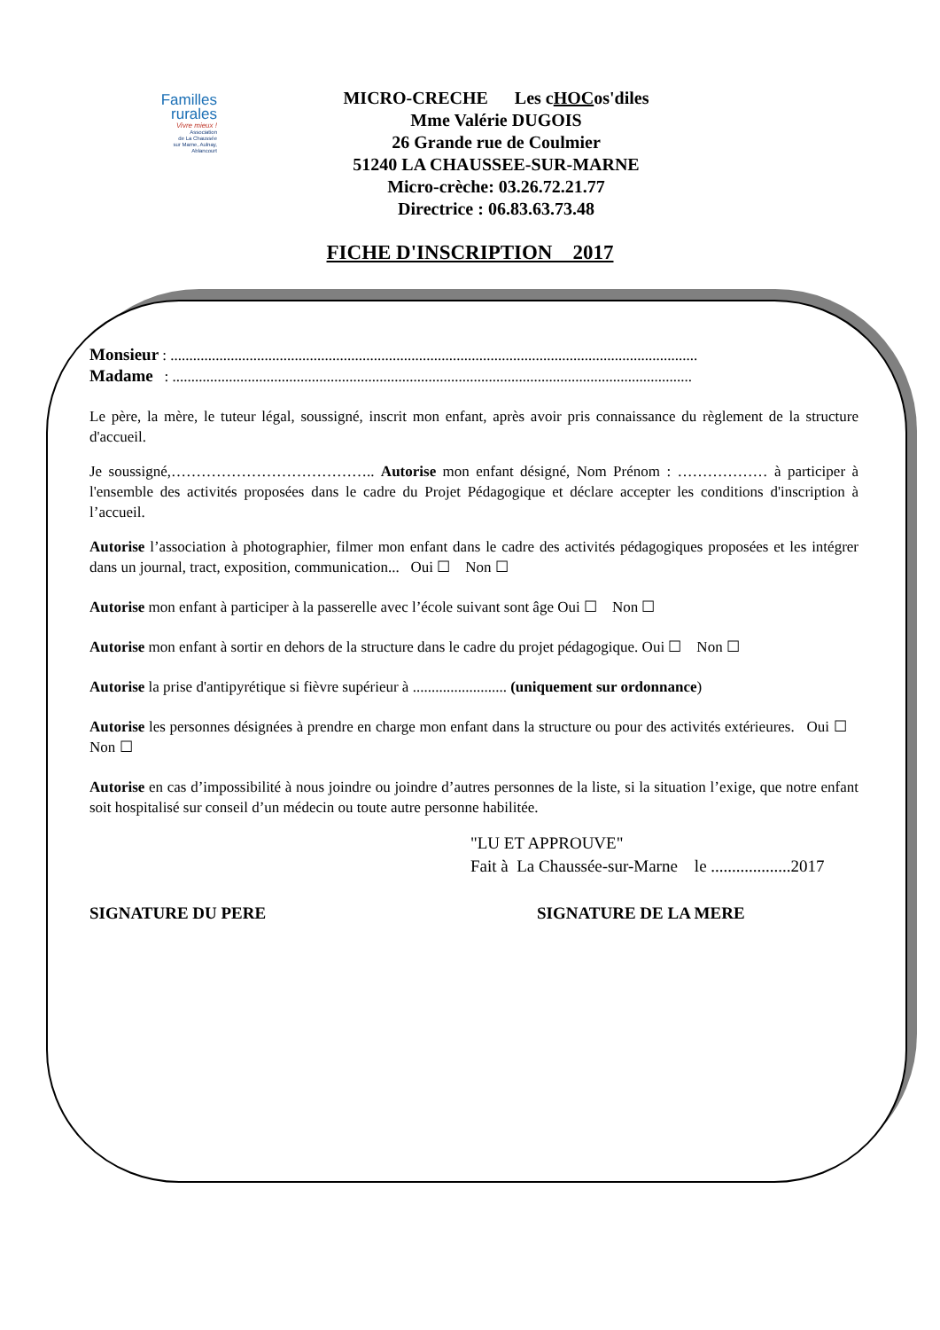Familles
rurales
Vivre mieux !
Association
de La Chaussée
sur Marne, Aulnay,
Ablancourt
MICRO-CRECHE Les cHOCos'diles
Mme Valérie DUGOIS
26 Grande rue de Coulmier
51240 LA CHAUSSEE-SUR-MARNE
Micro-crèche: 03.26.72.21.77
Directrice : 06.83.63.73.48
FICHE D'INSCRIPTION 2017
Monsieur : ............................................................................................................................................
Madame : ..........................................................................................................................................
Le père, la mère, le tuteur légal, soussigné, inscrit mon enfant, après avoir pris connaissance du règlement de la structure d'accueil.
Je soussigné,………………………………….. Autorise mon enfant désigné, Nom Prénom : ……………… à participer à l'ensemble des activités proposées dans le cadre du Projet Pédagogique et déclare accepter les conditions d'inscription à l’accueil.
Autorise l’association à photographier, filmer mon enfant dans le cadre des activités pédagogiques proposées et les intégrer dans un journal, tract, exposition, communication... Oui ☐ Non ☐
Autorise mon enfant à participer à la passerelle avec l’école suivant sont âge Oui ☐ Non ☐
Autorise mon enfant à sortir en dehors de la structure dans le cadre du projet pédagogique. Oui ☐ Non ☐
Autorise la prise d'antipyrétique si fièvre supérieur à ......................... (uniquement sur ordonnance)
Autorise les personnes désignées à prendre en charge mon enfant dans la structure ou pour des activités extérieures. Oui ☐ Non ☐
Autorise en cas d’impossibilité à nous joindre ou joindre d’autres personnes de la liste, si la situation l’exige, que notre enfant soit hospitalisé sur conseil d’un médecin ou toute autre personne habilitée.
"LU ET APPROUVE"
Fait à La Chaussée-sur-Marne le ...................2017
SIGNATURE DU PERE SIGNATURE DE LA MERE